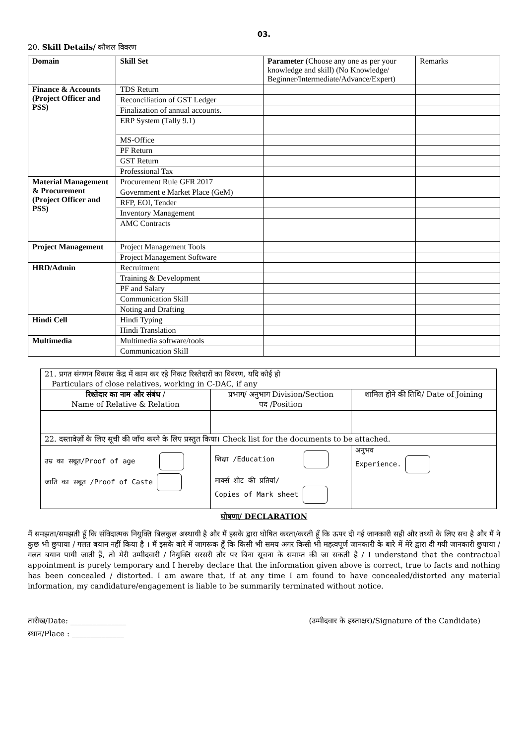03.
20. Skill Details/ कौशल विवरण
| Domain | Skill Set | Parameter (Choose any one as per your knowledge and skill) (No Knowledge/ Beginner/Intermediate/Advance/Expert) | Remarks |
| Finance & Accounts (Project Officer and PSS) | TDS Return | | |
| | Reconciliation of GST Ledger | | |
| | Finalization of annual accounts. | | |
| | ERP System (Tally 9.1) | | |
| | MS-Office | | |
| | PF Return | | |
| | GST Return | | |
| | Professional Tax | | |
| Material Management & Procurement (Project Officer and PSS) | Procurement Rule GFR 2017 | | |
| | Government e Market Place (GeM) | | |
| | RFP, EOI, Tender | | |
| | Inventory Management | | |
| | AMC Contracts | | |
| Project Management | Project Management Tools | | |
| | Project Management Software | | |
| HRD/Admin | Recruitment | | |
| | Training & Development | | |
| | PF and Salary | | |
| | Communication Skill | | |
| | Noting and Drafting | | |
| Hindi Cell | Hindi Typing | | |
| | Hindi Translation | | |
| Multimedia | Multimedia software/tools | | |
| | Communication Skill | | |
| 21. प्रगत संगणन विकास केंद्र में काम कर रहे निकट रिश्तेदारों का विवरण, यदि कोई हो Particulars of close relatives, working in C-DAC, if any | | | |
| रिश्तेदार का नाम और संबंध / Name of Relative & Relation | प्रभाग/ अनुभाग Division/Section पद /Position | | शामिल होने की तिथि/ Date of Joining |
| 22. दस्तावेज़ों के लिए सूची की जाँच करने के लिए प्रस्तुत किया। Check list for the documents to be attached. | | | |
| उम्र का सबूत/Proof of age जाति का सबूत /Proof of Caste | | शिक्षा /Education मार्क्स शीट की प्रतियां/ Copies of Mark sheet | अनुभव Experience. |
घोषणा/ DECLARATION
मैं समझता/समझती हूँ कि संविदात्मक नियुक्ति बिलकुल अस्थायी है और मैं इसके द्वारा घोषित करता/करती हूँ कि ऊपर दी गई जानकारी सही और तथ्यों के लिए सच है और मैं ने कुछ भी छुपाया / गलत बयान नहीं किया है । मैं इसके बारे में जागरूक हूँ कि किसी भी समय अगर किसी भी महत्वपूर्ण जानकारी के बारे में मेरे द्वारा दी गयी जानकारी छुपाया / गलत बयान पायी जाती हैं, तो मेरी उम्मीदवारी / नियुक्ति सरसरी तौर पर बिना सूचना के समाप्त की जा सकती है / I understand that the contractual appointment is purely temporary and I hereby declare that the information given above is correct, true to facts and nothing has been concealed / distorted. I am aware that, if at any time I am found to have concealed/distorted any material information, my candidature/engagement is liable to be summarily terminated without notice.
तारीख/Date: _______________ (उम्मीदवार के हस्ताक्षर)/Signature of the Candidate)
स्थान/Place : ______________